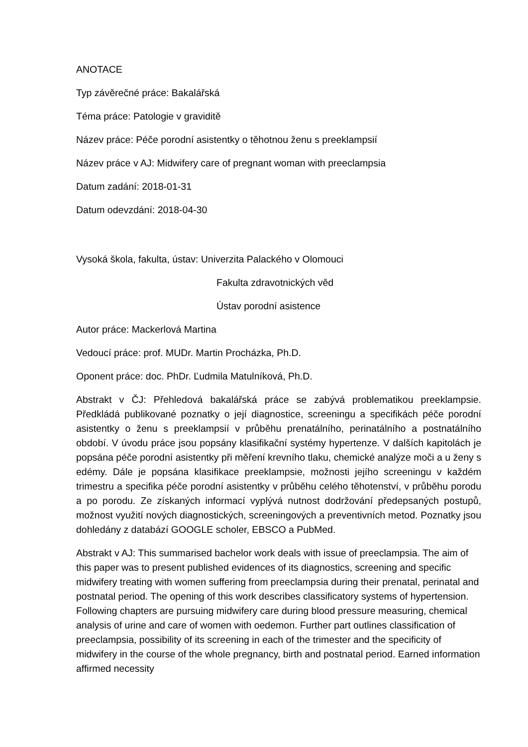ANOTACE
Typ závěrečné práce: Bakalářská
Téma práce: Patologie v graviditě
Název práce: Péče porodní asistentky o těhotnou ženu s preeklampsií
Název práce v AJ: Midwifery care of pregnant woman with preeclampsia
Datum zadání: 2018-01-31
Datum odevzdání: 2018-04-30
Vysoká škola, fakulta, ústav: Univerzita Palackého v Olomouci
Fakulta zdravotnických věd
Ústav porodní asistence
Autor práce: Mackerlová Martina
Vedoucí práce: prof. MUDr. Martin Procházka, Ph.D.
Oponent práce: doc. PhDr. Ľudmila Matulníková, Ph.D.
Abstrakt v ČJ: Přehledová bakalářská práce se zabývá problematikou preeklampsie. Předkládá publikované poznatky o její diagnostice, screeningu a specifikách péče porodní asistentky o ženu s preeklampsií v průběhu prenatálního, perinatálního a postnatálního období. V úvodu práce jsou popsány klasifikační systémy hypertenze. V dalších kapitolách je popsána péče porodní asistentky při měření krevního tlaku, chemické analýze moči a u ženy s edémy. Dále je popsána klasifikace preeklampsie, možnosti jejího screeningu v každém trimestru a specifika péče porodní asistentky v průběhu celého těhotenství, v průběhu porodu a po porodu. Ze získaných informací vyplývá nutnost dodržování předepsaných postupů, možnost využití nových diagnostických, screeningových a preventivních metod. Poznatky jsou dohledány z databází GOOGLE scholer, EBSCO a PubMed.
Abstrakt v AJ: This summarised bachelor work deals with issue of preeclampsia. The aim of this paper was to present published evidences of its diagnostics, screening and specific midwifery treating with women suffering from preeclampsia during their prenatal, perinatal and postnatal period. The opening of this work describes classificatory systems of hypertension. Following chapters are pursuing midwifery care during blood pressure measuring, chemical analysis of urine and care of women with oedemon. Further part outlines classification of preeclampsia, possibility of its screening in each of the trimester and the specificity of midwifery in the course of the whole pregnancy, birth and postnatal period. Earned information affirmed necessity